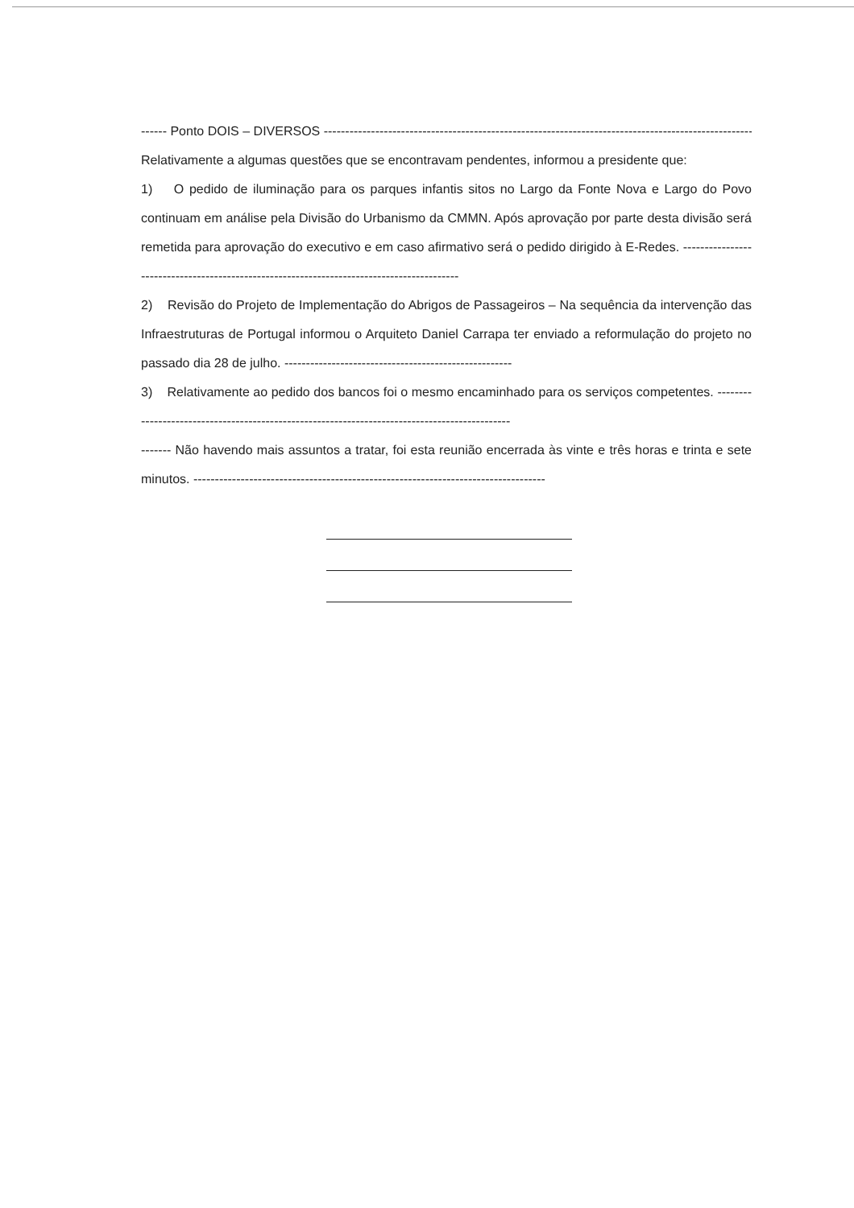------ Ponto DOIS – DIVERSOS ------------------------------------------------------------------------------------------------------
Relativamente a algumas questões que se encontravam pendentes, informou a presidente que:
1) O pedido de iluminação para os parques infantis sitos no Largo da Fonte Nova e Largo do Povo continuam em análise pela Divisão do Urbanismo da CMMN. Após aprovação por parte desta divisão será remetida para aprovação do executivo e em caso afirmativo será o pedido dirigido à E-Redes. ------------------------------------------------------------------------------------------
2) Revisão do Projeto de Implementação do Abrigos de Passageiros – Na sequência da intervenção das Infraestruturas de Portugal informou o Arquiteto Daniel Carrapa ter enviado a reformulação do projeto no passado dia 28 de julho. -----------------------------------------------------
3) Relativamente ao pedido dos bancos foi o mesmo encaminhado para os serviços competentes. ----------------------------------------------------------------------------------------------
------- Não havendo mais assuntos a tratar, foi esta reunião encerrada às vinte e três horas e trinta e sete minutos. ----------------------------------------------------------------------------------